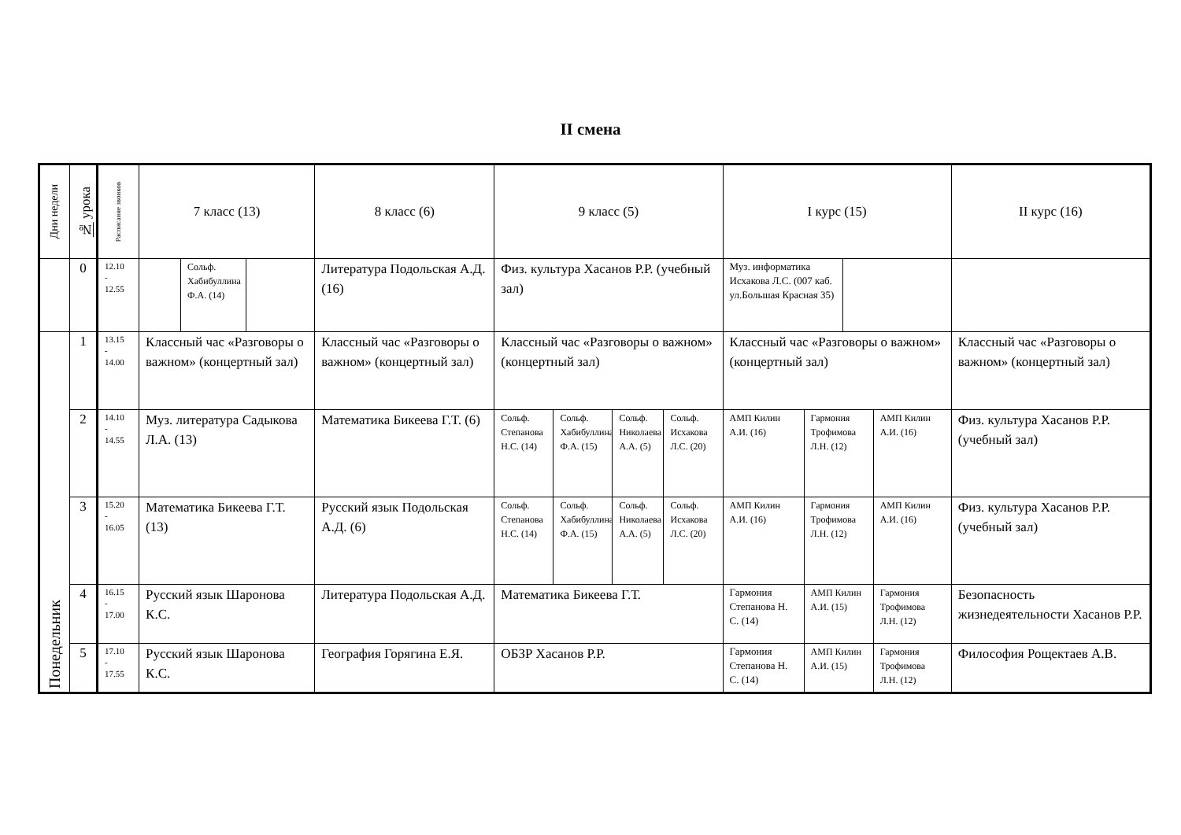II смена
| Дни недели | № урока | Расписание звонков | 7 класс (13) | | | 8 класс (6) | 9 класс (5) | | | | I курс (15) | | | | II курс (16) |
| --- | --- | --- | --- | --- | --- | --- | --- | --- | --- | --- | --- | --- | --- | --- | --- |
| | 0 | 12.10 - 12.55 | | Сольф. Хабибуллина Ф.А. (14) | | Литература Подольская А.Д. (16) | Физ. культура Хасанов Р.Р. (учебный зал) | | | | Муз. информатика Исхакова Л.С. (007 каб. ул.Большая Красная 35) | | | | |
| Понедельник | 1 | 13.15 - 14.00 | Классный час «Разговоры о важном» (концертный зал) | | | Классный час «Разговоры о важном» (концертный зал) | Классный час «Разговоры о важном» (концертный зал) | | | | Классный час «Разговоры о важном» (концертный зал) | | | | Классный час «Разговоры о важном» (концертный зал) |
| | 2 | 14.10 - 14.55 | Муз. литература Садыкова Л.А. (13) | | | Математика Бикеева Г.Т. (6) | Сольф. Степанова Н.С. (14) | Сольф. Хабибуллина Ф.А. (15) | Сольф. Николаева А.А. (5) | Сольф. Исхакова Л.С. (20) | АМП Килин А.И. (16) | Гармония Трофимова Л.Н. (12) | | АМП Килин А.И. (16) | Физ. культура Хасанов Р.Р. (учебный зал) |
| | 3 | 15.20 - 16.05 | Математика Бикеева Г.Т. (13) | | | Русский язык Подольская А.Д. (6) | Сольф. Степанова Н.С. (14) | Сольф. Хабибуллина Ф.А. (15) | Сольф. Николаева А.А. (5) | Сольф. Исхакова Л.С. (20) | АМП Килин А.И. (16) | Гармония Трофимова Л.Н. (12) | | АМП Килин А.И. (16) | Физ. культура Хасанов Р.Р. (учебный зал) |
| | 4 | 16.15 - 17.00 | Русский язык Шаронова К.С. | | | Литература Подольская А.Д. | Математика Бикеева Г.Т. | | | | Гармония Степанова Н. С. (14) | АМП Килин А.И. (15) | | Гармония Трофимова Л.Н. (12) | Безопасность жизнедеятельности Хасанов Р.Р. |
| | 5 | 17.10 - 17.55 | Русский язык Шаронова К.С. | | | География Горягина Е.Я. | ОБЗР Хасанов Р.Р. | | | | Гармония Степанова Н. С. (14) | АМП Килин А.И. (15) | | Гармония Трофимова Л.Н. (12) | Философия Рощектаев А.В. |